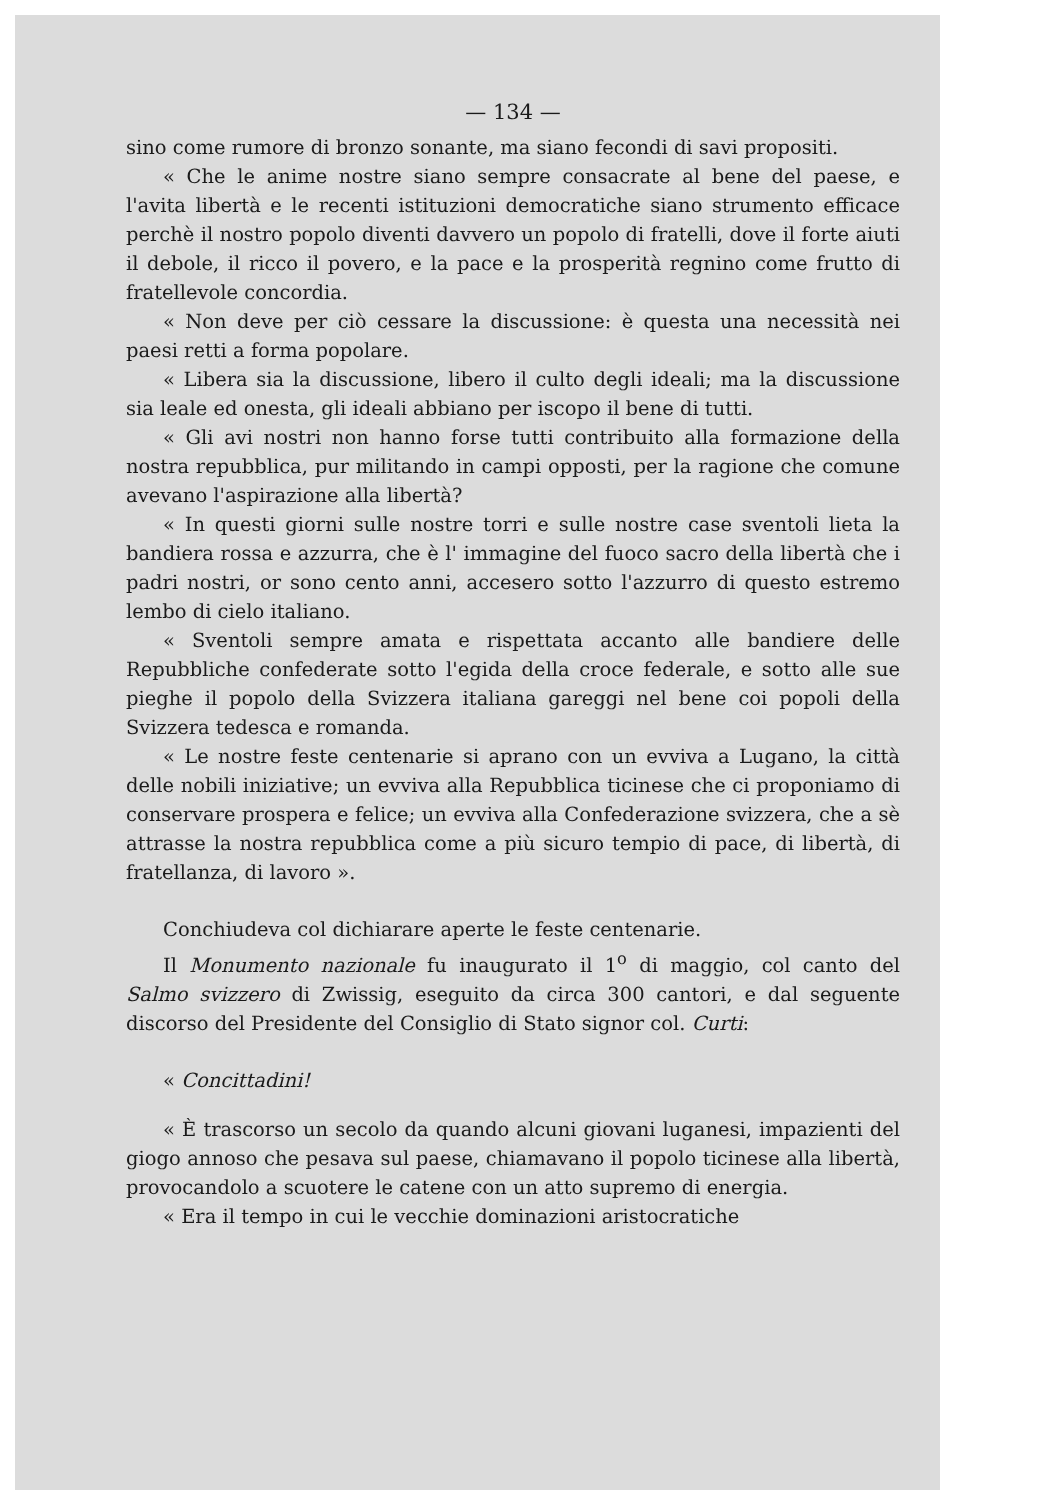— 134 —
sino come rumore di bronzo sonante, ma siano fecondi di savi propositi.
« Che le anime nostre siano sempre consacrate al bene del paese, e l'avita libertà e le recenti istituzioni democratiche siano strumento efficace perchè il nostro popolo diventi davvero un popolo di fratelli, dove il forte aiuti il debole, il ricco il povero, e la pace e la prosperità regnino come frutto di fratellevole concordia.
« Non deve per ciò cessare la discussione: è questa una necessità nei paesi retti a forma popolare.
« Libera sia la discussione, libero il culto degli ideali; ma la discussione sia leale ed onesta, gli ideali abbiano per iscopo il bene di tutti.
« Gli avi nostri non hanno forse tutti contribuito alla formazione della nostra repubblica, pur militando in campi opposti, per la ragione che comune avevano l'aspirazione alla libertà?
« In questi giorni sulle nostre torri e sulle nostre case sventoli lieta la bandiera rossa e azzurra, che è l' immagine del fuoco sacro della libertà che i padri nostri, or sono cento anni, accesero sotto l'azzurro di questo estremo lembo di cielo italiano.
« Sventoli sempre amata e rispettata accanto alle bandiere delle Repubbliche confederate sotto l'egida della croce federale, e sotto alle sue pieghe il popolo della Svizzera italiana gareggi nel bene coi popoli della Svizzera tedesca e romanda.
« Le nostre feste centenarie si aprano con un evviva a Lugano, la città delle nobili iniziative; un evviva alla Repubblica ticinese che ci proponiamo di conservare prospera e felice; un evviva alla Confederazione svizzera, che a sè attrasse la nostra repubblica come a più sicuro tempio di pace, di libertà, di fratellanza, di lavoro ».
Conchiudeva col dichiarare aperte le feste centenarie.
Il Monumento nazionale fu inaugurato il 1<sup>o</sup> di maggio, col canto del Salmo svizzero di Zwissig, eseguito da circa 300 cantori, e dal seguente discorso del Presidente del Consiglio di Stato signor col. Curti:
« Concittadini!
« È trascorso un secolo da quando alcuni giovani luganesi, impazienti del giogo annoso che pesava sul paese, chiamavano il popolo ticinese alla libertà, provocandolo a scuotere le catene con un atto supremo di energia.
« Era il tempo in cui le vecchie dominazioni aristocratiche